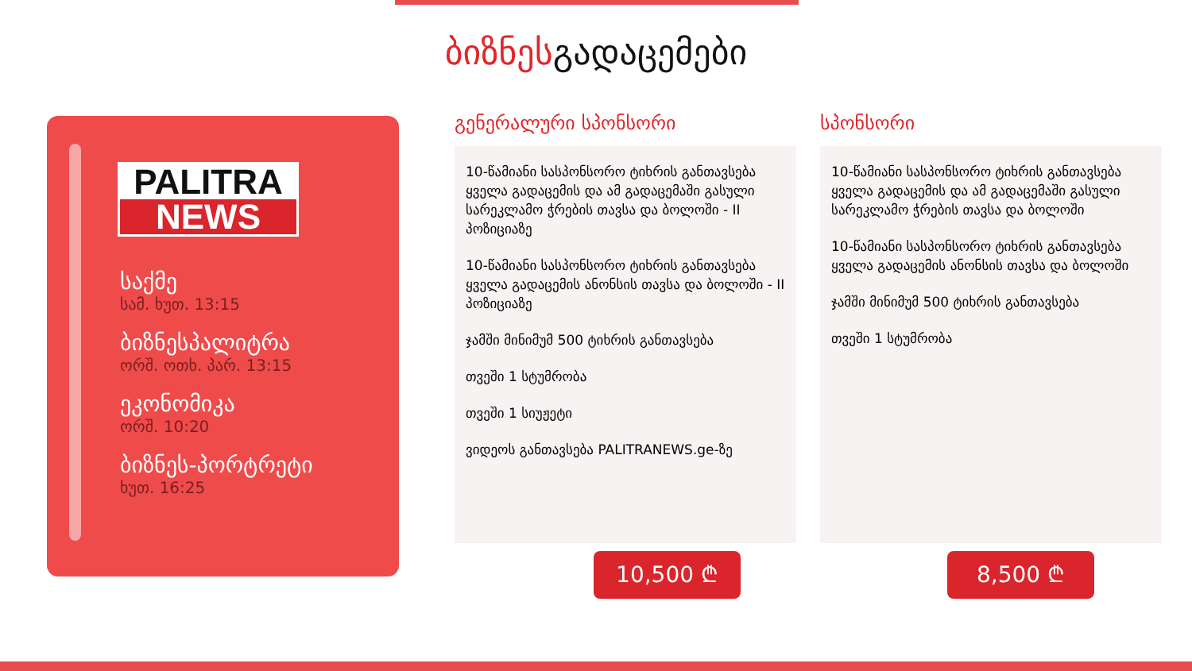ბიზნესგადაცემები
PALITRA
NEWS
საქმე
სამ. ხუთ. 13:15
ბიზნესპალიტრა
ორშ. ოთხ. პარ. 13:15
ეკონომიკა
ორშ. 10:20
ბიზნეს-პორტრეტი
ხუთ. 16:25
გენერალური სპონსორი
10-წამიანი სასპონსორო ტიხრის განთავსება ყველა გადაცემის და ამ გადაცემაში გასული სარეკლამო ჭრების თავსა და ბოლოში - II პოზიციაზე
10-წამიანი სასპონსორო ტიხრის განთავსება ყველა გადაცემის ანონსის თავსა და ბოლოში - II პოზიციაზე
ჯამში მინიმუმ 500 ტიხრის განთავსება
თვეში 1 სტუმრობა
თვეში 1 სიუჟეტი
ვიდეოს განთავსება PALITRANEWS.ge-ზე
10,500 ₾
სპონსორი
10-წამიანი სასპონსორო ტიხრის განთავსება ყველა გადაცემის და ამ გადაცემაში გასული სარეკლამო ჭრების თავსა და ბოლოში
10-წამიანი სასპონსორო ტიხრის განთავსება ყველა გადაცემის ანონსის თავსა და ბოლოში
ჯამში მინიმუმ 500 ტიხრის განთავსება
თვეში 1 სტუმრობა
8,500 ₾